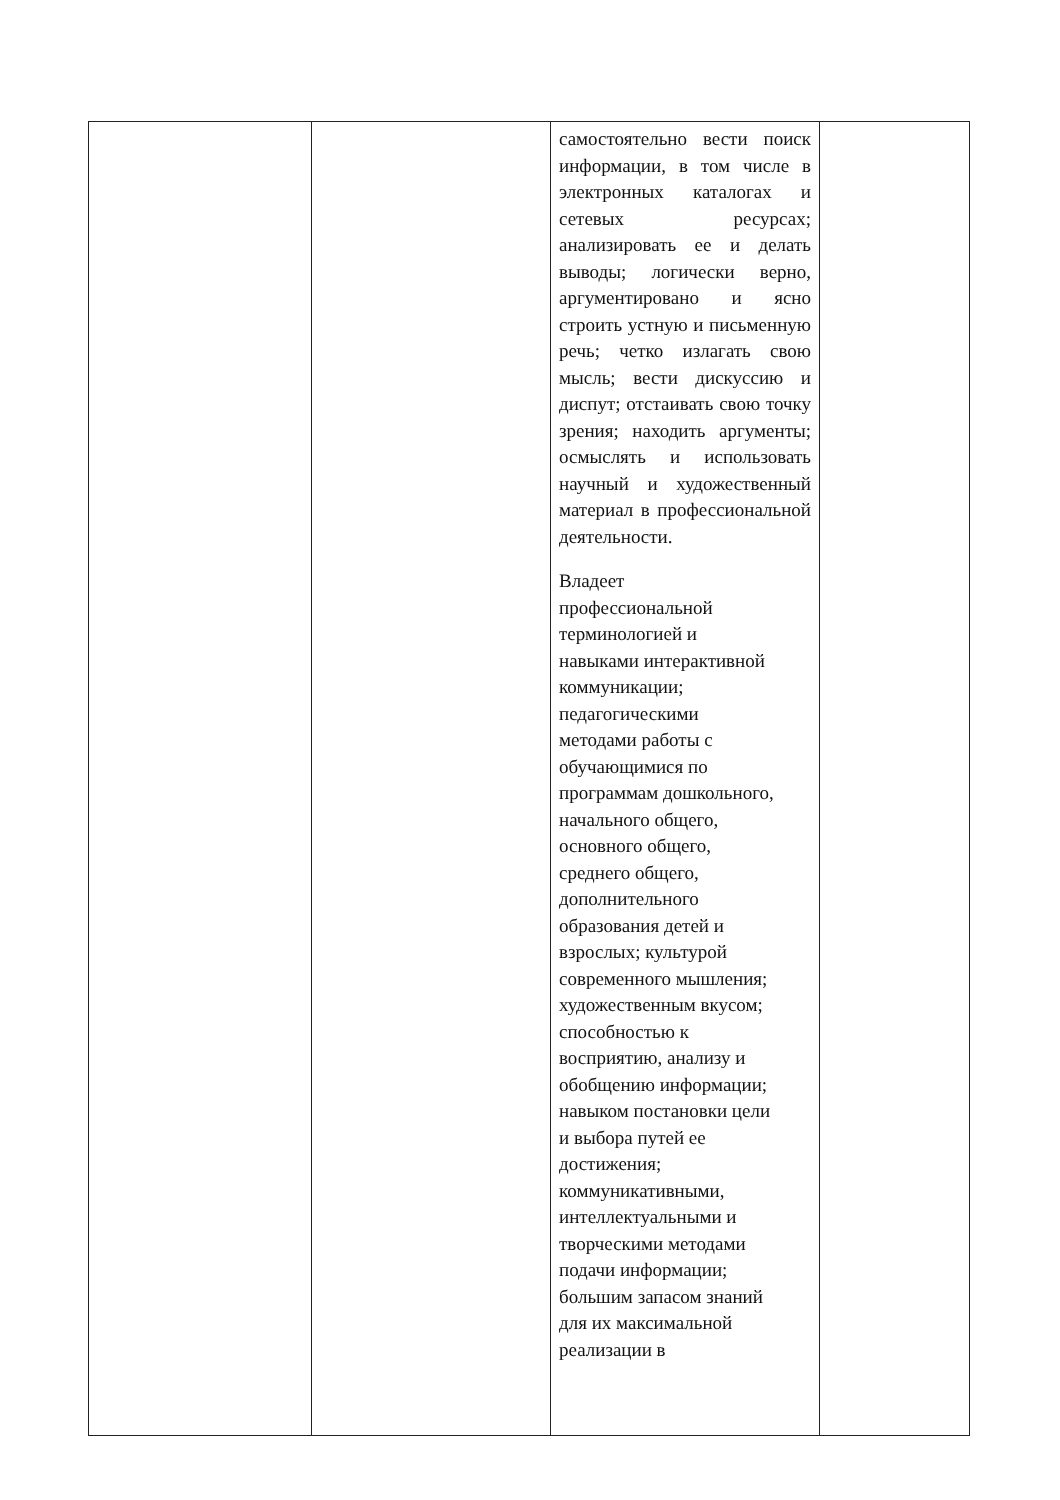| | | самостоятельно вести поиск информации, в том числе в электронных каталогах и сетевых ресурсах; анализировать ее и делать выводы; логически верно, аргументировано и ясно строить устную и письменную речь; четко излагать свою мысль; вести дискуссию и диспут; отстаивать свою точку зрения; находить аргументы; осмыслять и использовать научный и художественный материал в профессиональной деятельности. Владеет профессиональной терминологией и навыками интерактивной коммуникации; педагогическими методами работы с обучающимися по программам дошкольного, начального общего, основного общего, среднего общего, дополнительного образования детей и взрослых; культурой современного мышления; художественным вкусом; способностью к восприятию, анализу и обобщению информации; навыком постановки цели и выбора путей ее достижения; коммуникативными, интеллектуальными и творческими методами подачи информации; большим запасом знаний для их максимальной реализации в | |